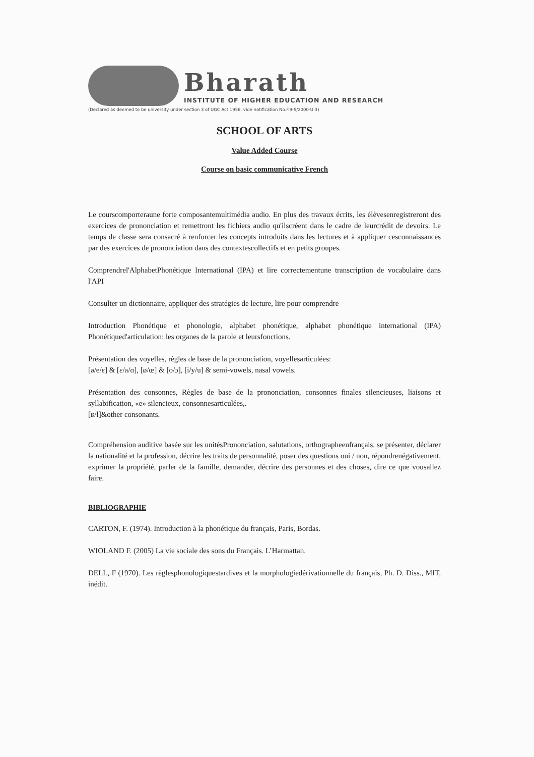Bharath
INSTITUTE OF HIGHER EDUCATION AND RESEARCH
(Declared as deemed to be university under section 3 of UGC Act 1956, vide notification No.F.9-5/2000-U.3)
SCHOOL OF ARTS
Value Added Course
Course on basic communicative French
Le courscomporteraune forte composantemultimédia audio. En plus des travaux écrits, les élèvesenregistreront des exercices de prononciation et remettront les fichiers audio qu'ilscréent dans le cadre de leurcrédit de devoirs. Le temps de classe sera consacré à renforcer les concepts introduits dans les lectures et à appliquer cesconnaissances par des exercices de prononciation dans des contextescollectifs et en petits groupes.
Comprendrel'AlphabetPhonétique International (IPA) et lire correctementune transcription de vocabulaire dans l'API
Consulter un dictionnaire, appliquer des stratégies de lecture, lire pour comprendre
Introduction Phonétique et phonologie, alphabet phonétique, alphabet phonétique international (IPA) Phonétiqued'articulation: les organes de la parole et leursfonctions.
Présentation des voyelles, règles de base de la prononciation, voyellesarticulées:
[ə/e/ε] & [ε/a/ɑ], [ø/œ] & [o/ɔ], [i/y/u] & semi-vowels, nasal vowels.
Présentation des consonnes, Règles de base de la prononciation, consonnes finales silencieuses, liaisons et syllabification, «e» silencieux, consonnesarticulées,.
[ʁ/l]&other consonants.
Compréhension auditive basée sur les unitésPrononciation, salutations, orthographeenfrançais, se présenter, déclarer la nationalité et la profession, décrire les traits de personnalité, poser des questions oui / non, répondrenégativement, exprimer la propriété, parler de la famille, demander, décrire des personnes et des choses, dire ce que vousallez faire.
BIBLIOGRAPHIE
CARTON, F. (1974). Introduction à la phonétique du français, Paris, Bordas.
WIOLAND F. (2005) La vie sociale des sons du Français. L’Harmattan.
DELL, F (1970). Les règlesphonologiquestardives et la morphologiedérivationnelle du français, Ph. D. Diss., MIT, inédit.